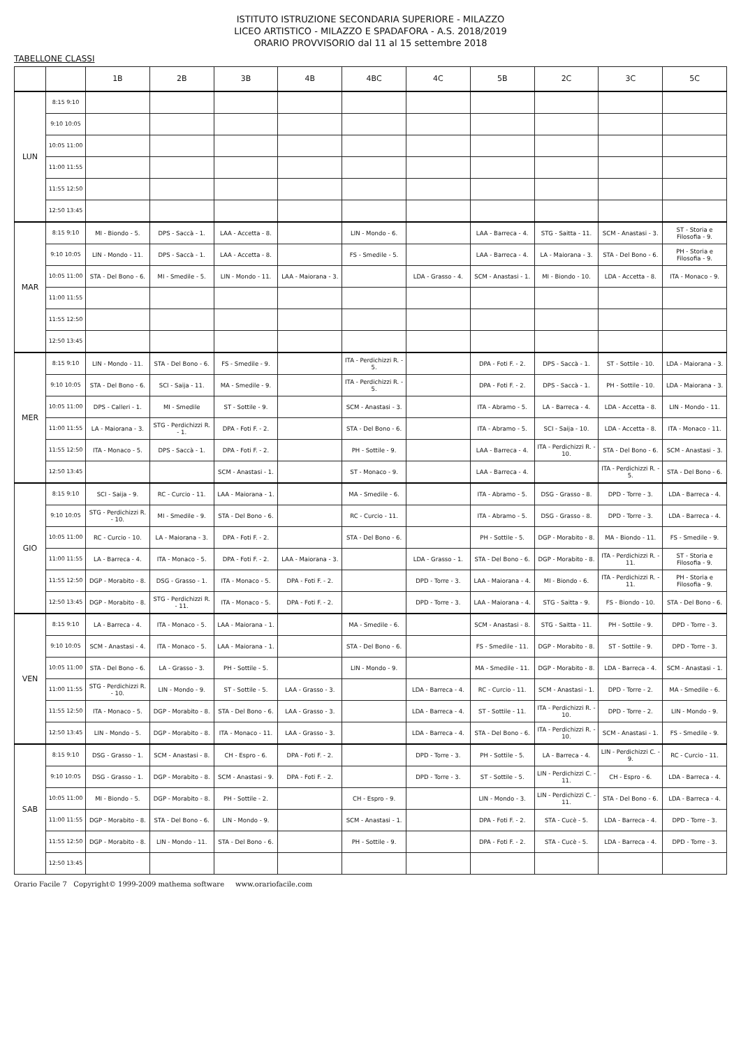ISTITUTO ISTRUZIONE SECONDARIA SUPERIORE - MILAZZO
LICEO ARTISTICO - MILAZZO E SPADAFORA - A.S. 2018/2019
ORARIO PROVVISORIO dal 11 al 15 settembre 2018
TABELLONE CLASSI
| | | 1B | 2B | 3B | 4B | 4BC | 4C | 5B | 2C | 3C | 5C |
| --- | --- | --- | --- | --- | --- | --- | --- | --- | --- | --- | --- |
| LUN | 8:15 9:10 | | | | | | | | | | |
| | 9:10 10:05 | | | | | | | | | | |
| | 10:05 11:00 | | | | | | | | | | |
| | 11:00 11:55 | | | | | | | | | | |
| | 11:55 12:50 | | | | | | | | | | |
| | 12:50 13:45 | | | | | | | | | | |
| MAR | 8:15 9:10 | MI - Biondo - 5. | DPS - Saccà - 1. | LAA - Accetta - 8. | | LIN - Mondo - 6. | | LAA - Barreca - 4. | STG - Saitta - 11. | SCM - Anastasi - 3. | ST - Storia e Filosofia - 9. |
| | 9:10 10:05 | LIN - Mondo - 11. | DPS - Saccà - 1. | LAA - Accetta - 8. | | FS - Smedile - 5. | | LAA - Barreca - 4. | LA - Maiorana - 3. | STA - Del Bono - 6. | PH - Storia e Filosofia - 9. |
| | 10:05 11:00 | STA - Del Bono - 6. | MI - Smedile - 5. | LIN - Mondo - 11. | LAA - Maiorana - 3. | | LDA - Grasso - 4. | SCM - Anastasi - 1. | MI - Biondo - 10. | LDA - Accetta - 8. | ITA - Monaco - 9. |
| | 11:00 11:55 | | | | | | | | | | |
| | 11:55 12:50 | | | | | | | | | | |
| | 12:50 13:45 | | | | | | | | | | |
| MER | 8:15 9:10 | LIN - Mondo - 11. | STA - Del Bono - 6. | FS - Smedile - 9. | | ITA - Perdichizzi R. - 5. | | DPA - Foti F. - 2. | DPS - Saccà - 1. | ST - Sottile - 10. | LDA - Maiorana - 3. |
| | 9:10 10:05 | STA - Del Bono - 6. | SCI - Saija - 11. | MA - Smedile - 9. | | ITA - Perdichizzi R. - 5. | | DPA - Foti F. - 2. | DPS - Saccà - 1. | PH - Sottile - 10. | LDA - Maiorana - 3. |
| | 10:05 11:00 | DPS - Calleri - 1. | MI - Smedile | ST - Sottile - 9. | | SCM - Anastasi - 3. | | ITA - Abramo - 5. | LA - Barreca - 4. | LDA - Accetta - 8. | LIN - Mondo - 11. |
| | 11:00 11:55 | LA - Maiorana - 3. | STG - Perdichizzi R. - 1. | DPA - Foti F. - 2. | | STA - Del Bono - 6. | | ITA - Abramo - 5. | SCI - Saija - 10. | LDA - Accetta - 8. | ITA - Monaco - 11. |
| | 11:55 12:50 | ITA - Monaco - 5. | DPS - Saccà - 1. | DPA - Foti F. - 2. | | PH - Sottile - 9. | | LAA - Barreca - 4. | ITA - Perdichizzi R. - 10. | STA - Del Bono - 6. | SCM - Anastasi - 3. |
| | 12:50 13:45 | | | SCM - Anastasi - 1. | | ST - Monaco - 9. | | LAA - Barreca - 4. | | ITA - Perdichizzi R. - 5. | STA - Del Bono - 6. |
| GIO | 8:15 9:10 | SCI - Saija - 9. | RC - Curcio - 11. | LAA - Maiorana - 1. | | MA - Smedile - 6. | | ITA - Abramo - 5. | DSG - Grasso - 8. | DPD - Torre - 3. | LDA - Barreca - 4. |
| | 9:10 10:05 | STG - Perdichizzi R. - 10. | MI - Smedile - 9. | STA - Del Bono - 6. | | RC - Curcio - 11. | | ITA - Abramo - 5. | DSG - Grasso - 8. | DPD - Torre - 3. | LDA - Barreca - 4. |
| | 10:05 11:00 | RC - Curcio - 10. | LA - Maiorana - 3. | DPA - Foti F. - 2. | | STA - Del Bono - 6. | | PH - Sottile - 5. | DGP - Morabito - 8. | MA - Biondo - 11. | FS - Smedile - 9. |
| | 11:00 11:55 | LA - Barreca - 4. | ITA - Monaco - 5. | DPA - Foti F. - 2. | LAA - Maiorana - 3. | | LDA - Grasso - 1. | STA - Del Bono - 6. | DGP - Morabito - 8. | ITA - Perdichizzi R. - 11. | ST - Storia e Filosofia - 9. |
| | 11:55 12:50 | DGP - Morabito - 8. | DSG - Grasso - 1. | ITA - Monaco - 5. | DPA - Foti F. - 2. | | DPD - Torre - 3. | LAA - Maiorana - 4. | MI - Biondo - 6. | ITA - Perdichizzi R. - 11. | PH - Storia e Filosofia - 9. |
| | 12:50 13:45 | DGP - Morabito - 8. | STG - Perdichizzi R. - 11. | ITA - Monaco - 5. | DPA - Foti F. - 2. | | DPD - Torre - 3. | LAA - Maiorana - 4. | STG - Saitta - 9. | FS - Biondo - 10. | STA - Del Bono - 6. |
| VEN | 8:15 9:10 | LA - Barreca - 4. | ITA - Monaco - 5. | LAA - Maiorana - 1. | | MA - Smedile - 6. | | SCM - Anastasi - 8. | STG - Saitta - 11. | PH - Sottile - 9. | DPD - Torre - 3. |
| | 9:10 10:05 | SCM - Anastasi - 4. | ITA - Monaco - 5. | LAA - Maiorana - 1. | | STA - Del Bono - 6. | | FS - Smedile - 11. | DGP - Morabito - 8. | ST - Sottile - 9. | DPD - Torre - 3. |
| | 10:05 11:00 | STA - Del Bono - 6. | LA - Grasso - 3. | PH - Sottile - 5. | | LIN - Mondo - 9. | | MA - Smedile - 11. | DGP - Morabito - 8. | LDA - Barreca - 4. | SCM - Anastasi - 1. |
| | 11:00 11:55 | STG - Perdichizzi R. - 10. | LIN - Mondo - 9. | ST - Sottile - 5. | LAA - Grasso - 3. | | LDA - Barreca - 4. | RC - Curcio - 11. | SCM - Anastasi - 1. | DPD - Torre - 2. | MA - Smedile - 6. |
| | 11:55 12:50 | ITA - Monaco - 5. | DGP - Morabito - 8. | STA - Del Bono - 6. | LAA - Grasso - 3. | | LDA - Barreca - 4. | ST - Sottile - 11. | ITA - Perdichizzi R. - 10. | DPD - Torre - 2. | LIN - Mondo - 9. |
| | 12:50 13:45 | LIN - Mondo - 5. | DGP - Morabito - 8. | ITA - Monaco - 11. | LAA - Grasso - 3. | | LDA - Barreca - 4. | STA - Del Bono - 6. | ITA - Perdichizzi R. - 10. | SCM - Anastasi - 1. | FS - Smedile - 9. |
| SAB | 8:15 9:10 | DSG - Grasso - 1. | SCM - Anastasi - 8. | CH - Espro - 6. | DPA - Foti F. - 2. | | DPD - Torre - 3. | PH - Sottile - 5. | LA - Barreca - 4. | LIN - Perdichizzi C. - 9. | RC - Curcio - 11. |
| | 9:10 10:05 | DSG - Grasso - 1. | DGP - Morabito - 8. | SCM - Anastasi - 9. | DPA - Foti F. - 2. | | DPD - Torre - 3. | ST - Sottile - 5. | LIN - Perdichizzi C. - 11. | CH - Espro - 6. | LDA - Barreca - 4. |
| | 10:05 11:00 | MI - Biondo - 5. | DGP - Morabito - 8. | PH - Sottile - 2. | | CH - Espro - 9. | | LIN - Mondo - 3. | LIN - Perdichizzi C. - 11. | STA - Del Bono - 6. | LDA - Barreca - 4. |
| | 11:00 11:55 | DGP - Morabito - 8. | STA - Del Bono - 6. | LIN - Mondo - 9. | | SCM - Anastasi - 1. | | DPA - Foti F. - 2. | STA - Cucè - 5. | LDA - Barreca - 4. | DPD - Torre - 3. |
| | 11:55 12:50 | DGP - Morabito - 8. | LIN - Mondo - 11. | STA - Del Bono - 6. | | PH - Sottile - 9. | | DPA - Foti F. - 2. | STA - Cucè - 5. | LDA - Barreca - 4. | DPD - Torre - 3. |
| | 12:50 13:45 | | | | | | | | | | |
Orario Facile 7 Copyright© 1999-2009 mathema software www.orariofacile.com